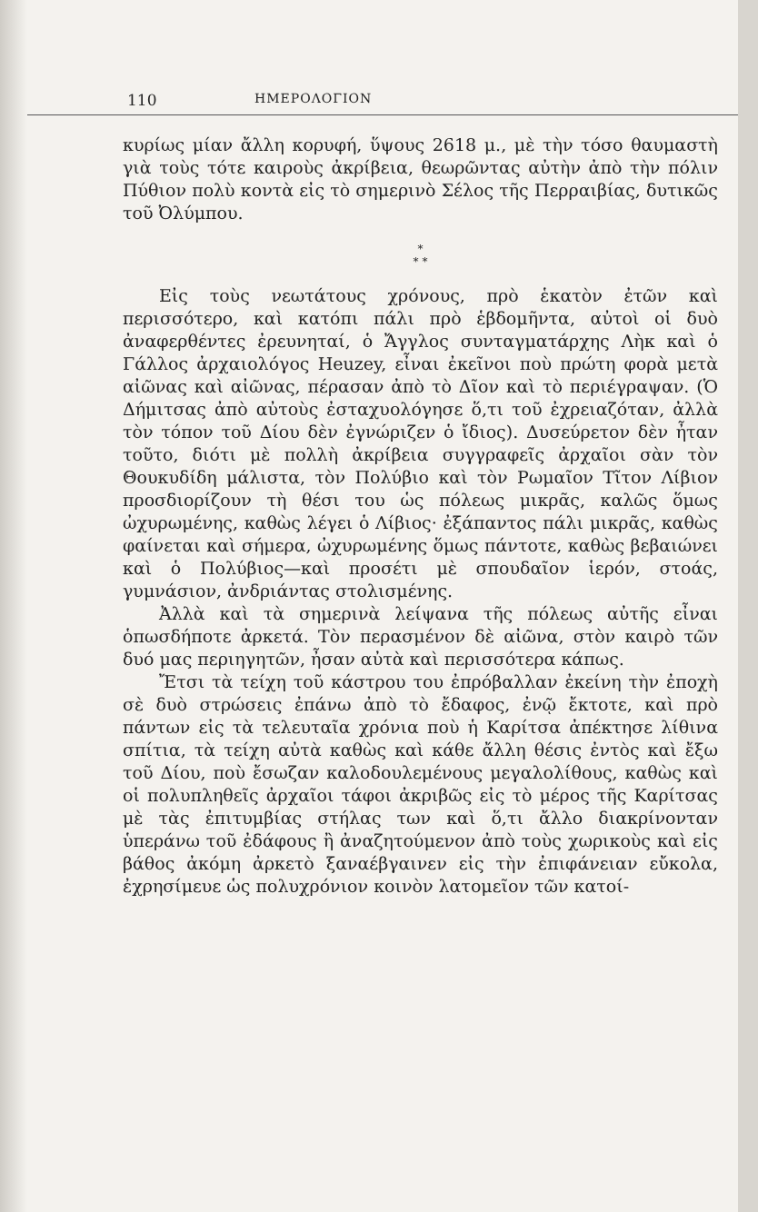110 ΗΜΕΡΟΛΟΓΙΟΝ
κυρίως μίαν ἄλλη κορυφή, ὕψους 2618 μ., μὲ τὴν τόσο θαυμαστὴ γιὰ τοὺς τότε καιροὺς ἀκρίβεια, θεωρῶντας αὐτὴν ἀπὸ τὴν πόλιν Πύθιον πολὺ κοντὰ εἰς τὸ σημερινὸ Σέλος τῆς Περραιβίας, δυτικῶς τοῦ Ὀλύμπου.
*
* *
Εἰς τοὺς νεωτάτους χρόνους, πρὸ ἑκατὸν ἐτῶν καὶ περισσότερο, καὶ κατόπι πάλι πρὸ ἑβδομῆντα, αὐτοὶ οἱ δυὸ ἀναφερθέντες ἐρευνηταί, ὁ Ἄγγλος συνταγματάρχης Λὴκ καὶ ὁ Γάλλος ἀρχαιολόγος Heuzey, εἶναι ἐκεῖνοι ποὺ πρώτη φορὰ μετὰ αἰῶνας καὶ αἰῶνας, πέρασαν ἀπὸ τὸ Δῖον καὶ τὸ περιέγραψαν. (Ὁ Δήμιτσας ἀπὸ αὐτοὺς ἐσταχυολόγησε ὅ,τι τοῦ ἐχρειαζόταν, ἀλλὰ τὸν τόπον τοῦ Δίου δὲν ἐγνώριζεν ὁ ἴδιος). Δυσεύρετον δὲν ἦταν τοῦτο, διότι μὲ πολλὴ ἀκρίβεια συγγραφεῖς ἀρχαῖοι σὰν τὸν Θουκυδίδη μάλιστα, τὸν Πολύβιο καὶ τὸν Ρωμαῖον Τῖτον Λίβιον προσδιορίζουν τὴ θέσι του ὡς πόλεως μικρᾶς, καλῶς ὅμως ὠχυρωμένης, καθὼς λέγει ὁ Λίβιος· ἐξάπαντος πάλι μικρᾶς, καθὼς φαίνεται καὶ σήμερα, ὠχυρωμένης ὅμως πάντοτε, καθὼς βεβαιώνει καὶ ὁ Πολύβιος—καὶ προσέτι μὲ σπουδαῖον ἱερόν, στοάς, γυμνάσιον, ἀνδριάντας στολισμένης.
Ἀλλὰ καὶ τὰ σημερινὰ λείψανα τῆς πόλεως αὐτῆς εἶναι ὁπωσδήποτε ἀρκετά. Τὸν περασμένον δὲ αἰῶνα, στὸν καιρὸ τῶν δυό μας περιηγητῶν, ἦσαν αὐτὰ καὶ περισσότερα κάπως.
Ἔτσι τὰ τείχη τοῦ κάστρου του ἐπρόβαλλαν ἐκείνη τὴν ἐποχὴ σὲ δυὸ στρώσεις ἐπάνω ἀπὸ τὸ ἔδαφος, ἐνῷ ἔκτοτε, καὶ πρὸ πάντων εἰς τὰ τελευταῖα χρόνια ποὺ ἡ Καρίτσα ἀπέκτησε λίθινα σπίτια, τὰ τείχη αὐτὰ καθὼς καὶ κάθε ἄλλη θέσις ἐντὸς καὶ ἔξω τοῦ Δίου, ποὺ ἔσωζαν καλοδουλεμένους μεγαλολίθους, καθὼς καὶ οἱ πολυπληθεῖς ἀρχαῖοι τάφοι ἀκριβῶς εἰς τὸ μέρος τῆς Καρίτσας μὲ τὰς ἐπιτυμβίας στήλας των καὶ ὅ,τι ἄλλο διακρίνονταν ὑπεράνω τοῦ ἐδάφους ἢ ἀναζητούμενον ἀπὸ τοὺς χωρικοὺς καὶ εἰς βάθος ἀκόμη ἀρκετὸ ξαναέβγαινεν εἰς τὴν ἐπιφάνειαν εὔκολα, ἐχρησίμευε ὡς πολυχρόνιον κοινὸν λατομεῖον τῶν κατοί-